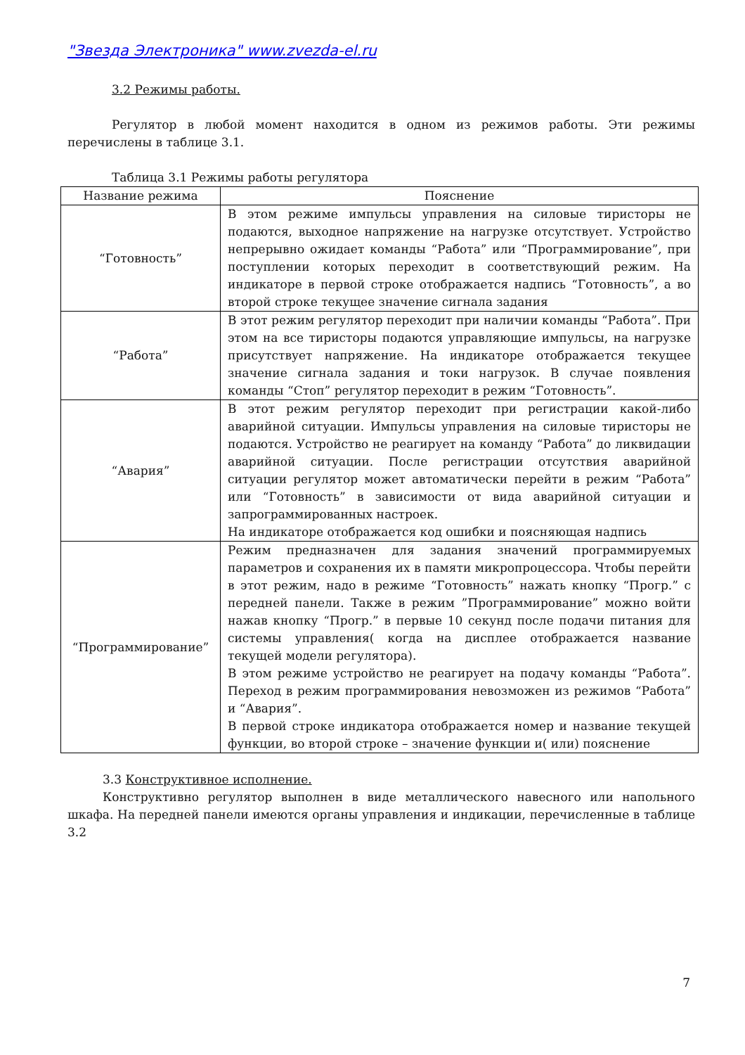"Звезда Электроника" www.zvezda-el.ru
3.2 Режимы работы.
Регулятор в любой момент находится в одном из режимов работы. Эти режимы перечислены в таблице 3.1.
Таблица 3.1 Режимы работы регулятора
| Название режима | Пояснение |
| --- | --- |
| “Готовность” | В этом режиме импульсы управления на силовые тиристоры не подаются, выходное напряжение на нагрузке отсутствует. Устройство непрерывно ожидает команды “Работа” или “Программирование”, при поступлении которых переходит в соответствующий режим. На индикаторе в первой строке отображается надпись “Готовность”, а во второй строке текущее значение сигнала задания |
| “Работа” | В этот режим регулятор переходит при наличии команды “Работа”. При этом на все тиристоры подаются управляющие импульсы, на нагрузке присутствует напряжение. На индикаторе отображается текущее значение сигнала задания и токи нагрузок. В случае появления команды “Стоп” регулятор переходит в режим “Готовность”. |
| “Авария” | В этот режим регулятор переходит при регистрации какой-либо аварийной ситуации. Импульсы управления на силовые тиристоры не подаются. Устройство не реагирует на команду “Работа” до ликвидации аварийной ситуации. После регистрации отсутствия аварийной ситуации регулятор может автоматически перейти в режим “Работа” или “Готовность” в зависимости от вида аварийной ситуации и запрограммированных настроек. На индикаторе отображается код ошибки и поясняющая надпись |
| “Программирование” | Режим предназначен для задания значений программируемых параметров и сохранения их в памяти микропроцессора. Чтобы перейти в этот режим, надо в режиме “Готовность” нажать кнопку “Прогр.” с передней панели. Также в режим ”Программирование” можно войти нажав кнопку “Прогр.” в первые 10 секунд после подачи питания для системы управления( когда на дисплее отображается название текущей модели регулятора). В этом режиме устройство не реагирует на подачу команды “Работа”. Переход в режим программирования невозможен из режимов “Работа” и “Авария”. В первой строке индикатора отображается номер и название текущей функции, во второй строке – значение функции и( или) пояснение |
3.3 Конструктивное исполнение.
Конструктивно регулятор выполнен в виде металлического навесного или напольного шкафа. На передней панели имеются органы управления и индикации, перечисленные в таблице 3.2
7